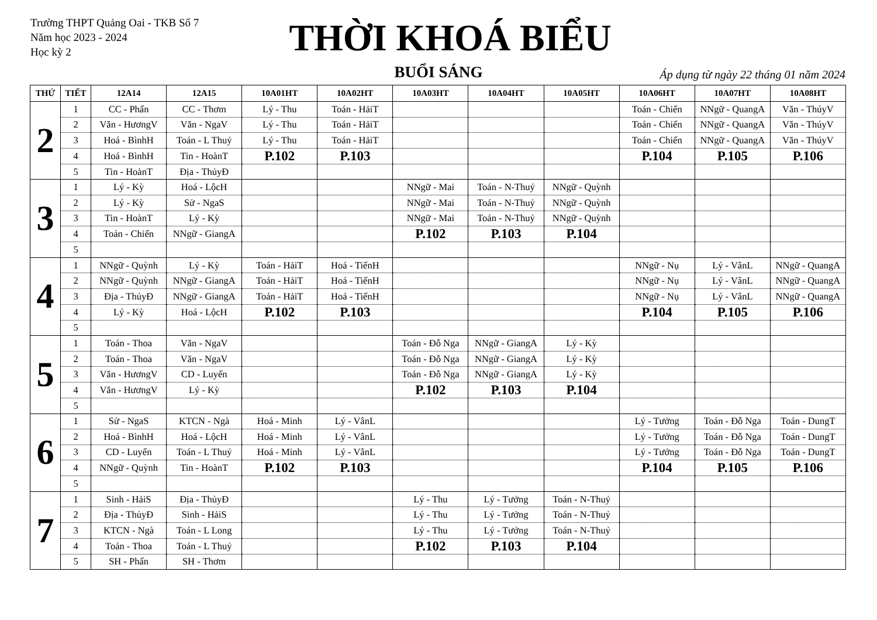Trường THPT Quảng Oai - TKB Số 7
Năm học 2023 - 2024
Học kỳ 2
THỜI KHOÁ BIỂU
BUỔI SÁNG
Áp dụng từ ngày 22 tháng 01 năm 2024
| THỨ | TIẾT | 12A14 | 12A15 | 10A01HT | 10A02HT | 10A03HT | 10A04HT | 10A05HT | 10A06HT | 10A07HT | 10A08HT |
| --- | --- | --- | --- | --- | --- | --- | --- | --- | --- | --- | --- |
| 2 | 1 | CC - Phấn | CC - Thơm | Lý - Thu | Toán - HảiT | | | | Toán - Chiến | NNgữ - QuangA | Văn - ThúyV |
| | 2 | Văn - HươngV | Văn - NgaV | Lý - Thu | Toán - HảiT | | | | Toán - Chiến | NNgữ - QuangA | Văn - ThúyV |
| | 3 | Hoá - BìnhH | Toán - L Thuỷ | Lý - Thu | Toán - HảiT | | | | Toán - Chiến | NNgữ - QuangA | Văn - ThúyV |
| | 4 | Hoá - BìnhH | Tin - HoànT | P.102 | P.103 | | | | P.104 | P.105 | P.106 |
| | 5 | Tin - HoànT | Địa - ThủyĐ | | | | | | | | |
| 3 | 1 | Lý - Kỳ | Hoá - LộcH | | | NNgữ - Mai | Toán - N-Thuỷ | NNgữ - Quỳnh | | | |
| | 2 | Lý - Kỳ | Sử - NgaS | | | NNgữ - Mai | Toán - N-Thuỷ | NNgữ - Quỳnh | | | |
| | 3 | Tin - HoànT | Lý - Kỳ | | | NNgữ - Mai | Toán - N-Thuỷ | NNgữ - Quỳnh | | | |
| | 4 | Toán - Chiến | NNgữ - GiangA | | | P.102 | P.103 | P.104 | | | |
| | 5 | | | | | | | | | | |
| 4 | 1 | NNgữ - Quỳnh | Lý - Kỳ | Toán - HảiT | Hoá - TiếnH | | | | NNgữ - Nụ | Lý - VânL | NNgữ - QuangA |
| | 2 | NNgữ - Quỳnh | NNgữ - GiangA | Toán - HảiT | Hoá - TiếnH | | | | NNgữ - Nụ | Lý - VânL | NNgữ - QuangA |
| | 3 | Địa - ThủyĐ | NNgữ - GiangA | Toán - HảiT | Hoá - TiếnH | | | | NNgữ - Nụ | Lý - VânL | NNgữ - QuangA |
| | 4 | Lý - Kỳ | Hoá - LộcH | P.102 | P.103 | | | | P.104 | P.105 | P.106 |
| | 5 | | | | | | | | | | |
| 5 | 1 | Toán - Thoa | Văn - NgaV | | | Toán - Đỗ Nga | NNgữ - GiangA | Lý - Kỳ | | | |
| | 2 | Toán - Thoa | Văn - NgaV | | | Toán - Đỗ Nga | NNgữ - GiangA | Lý - Kỳ | | | |
| | 3 | Văn - HươngV | CD - Luyến | | | Toán - Đỗ Nga | NNgữ - GiangA | Lý - Kỳ | | | |
| | 4 | Văn - HươngV | Lý - Kỳ | | | P.102 | P.103 | P.104 | | | |
| | 5 | | | | | | | | | | |
| 6 | 1 | Sử - NgaS | KTCN - Ngà | Hoá - Minh | Lý - VânL | | | | Lý - Tưởng | Toán - Đỗ Nga | Toán - DungT |
| | 2 | Hoá - BìnhH | Hoá - LộcH | Hoá - Minh | Lý - VânL | | | | Lý - Tưởng | Toán - Đỗ Nga | Toán - DungT |
| | 3 | CD - Luyến | Toán - L Thuỷ | Hoá - Minh | Lý - VânL | | | | Lý - Tưởng | Toán - Đỗ Nga | Toán - DungT |
| | 4 | NNgữ - Quỳnh | Tin - HoànT | P.102 | P.103 | | | | P.104 | P.105 | P.106 |
| | 5 | | | | | | | | | | |
| 7 | 1 | Sinh - HảiS | Địa - ThủyĐ | | | Lý - Thu | Lý - Tưởng | Toán - N-Thuỷ | | | |
| | 2 | Địa - ThủyĐ | Sinh - HảiS | | | Lý - Thu | Lý - Tưởng | Toán - N-Thuỷ | | | |
| | 3 | KTCN - Ngà | Toán - L Long | | | Lý - Thu | Lý - Tưởng | Toán - N-Thuỷ | | | |
| | 4 | Toán - Thoa | Toán - L Thuỷ | | | P.102 | P.103 | P.104 | | | |
| | 5 | SH - Phấn | SH - Thơm | | | | | | | | |